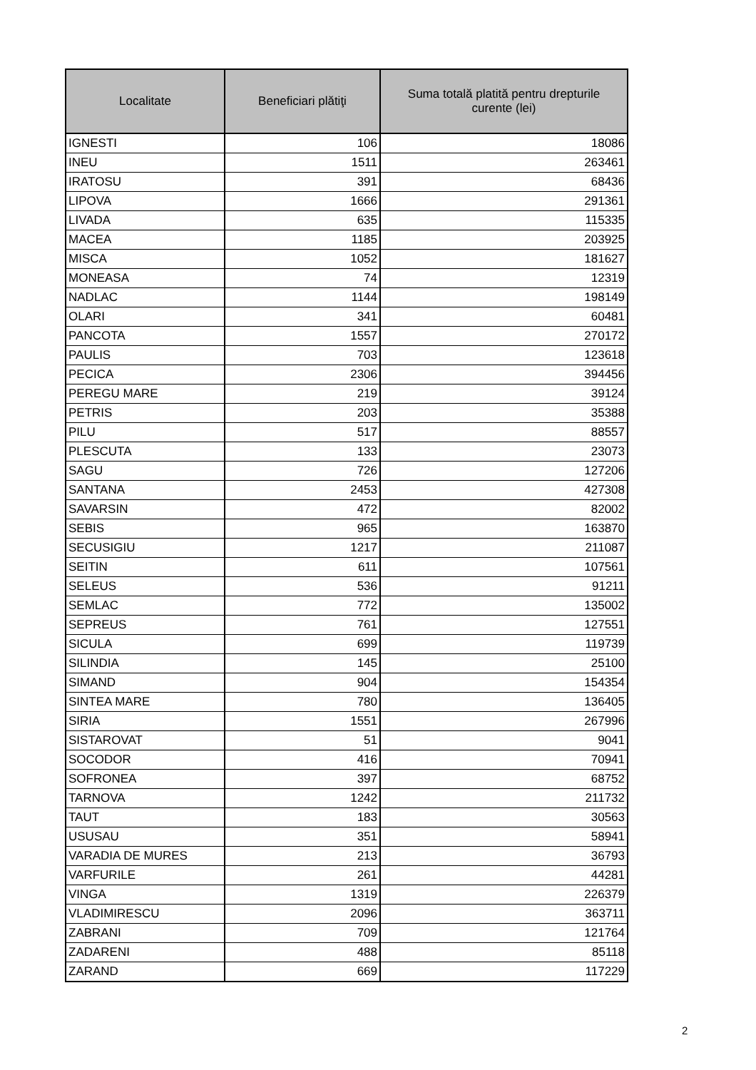| Localitate | Beneficiari plătiţi | Suma totală platită pentru drepturile curente (lei) |
| --- | --- | --- |
| IGNESTI | 106 | 18086 |
| INEU | 1511 | 263461 |
| IRATOSU | 391 | 68436 |
| LIPOVA | 1666 | 291361 |
| LIVADA | 635 | 115335 |
| MACEA | 1185 | 203925 |
| MISCA | 1052 | 181627 |
| MONEASA | 74 | 12319 |
| NADLAC | 1144 | 198149 |
| OLARI | 341 | 60481 |
| PANCOTA | 1557 | 270172 |
| PAULIS | 703 | 123618 |
| PECICA | 2306 | 394456 |
| PEREGU MARE | 219 | 39124 |
| PETRIS | 203 | 35388 |
| PILU | 517 | 88557 |
| PLESCUTA | 133 | 23073 |
| SAGU | 726 | 127206 |
| SANTANA | 2453 | 427308 |
| SAVARSIN | 472 | 82002 |
| SEBIS | 965 | 163870 |
| SECUSIGIU | 1217 | 211087 |
| SEITIN | 611 | 107561 |
| SELEUS | 536 | 91211 |
| SEMLAC | 772 | 135002 |
| SEPREUS | 761 | 127551 |
| SICULA | 699 | 119739 |
| SILINDIA | 145 | 25100 |
| SIMAND | 904 | 154354 |
| SINTEA MARE | 780 | 136405 |
| SIRIA | 1551 | 267996 |
| SISTAROVAT | 51 | 9041 |
| SOCODOR | 416 | 70941 |
| SOFRONEA | 397 | 68752 |
| TARNOVA | 1242 | 211732 |
| TAUT | 183 | 30563 |
| USUSAU | 351 | 58941 |
| VARADIA DE MURES | 213 | 36793 |
| VARFURILE | 261 | 44281 |
| VINGA | 1319 | 226379 |
| VLADIMIRESCU | 2096 | 363711 |
| ZABRANI | 709 | 121764 |
| ZADARENI | 488 | 85118 |
| ZARAND | 669 | 117229 |
2